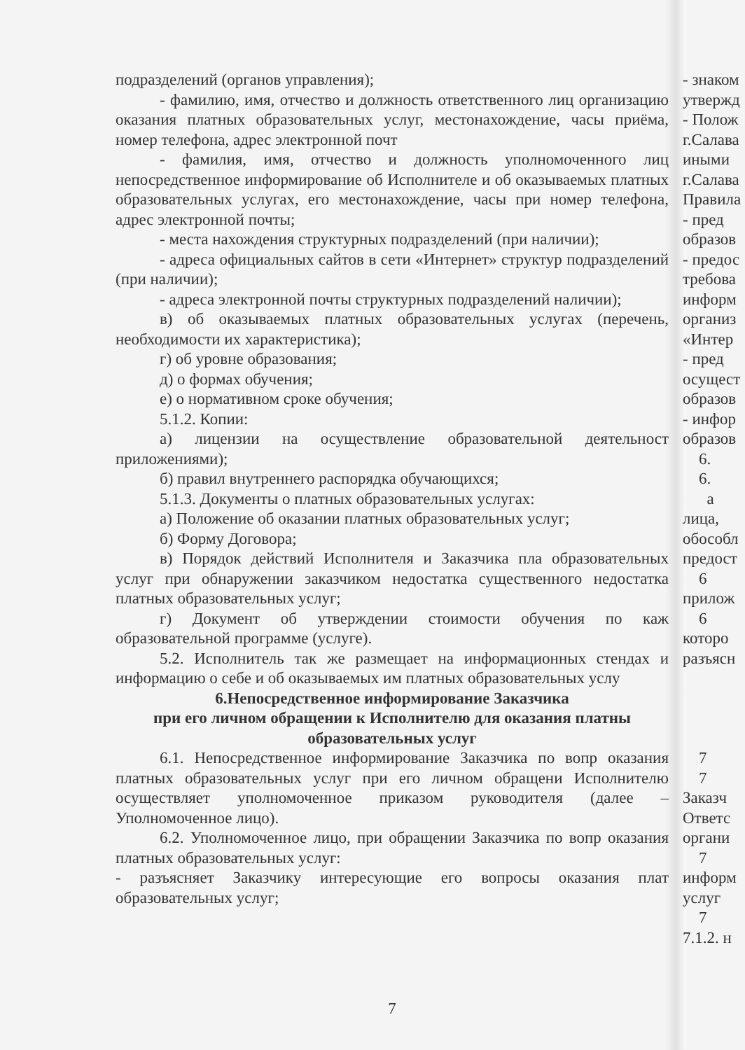подразделений (органов управления);
- фамилию, имя, отчество и должность ответственного лиц организацию оказания платных образовательных услуг, местонахождение, часы приёма, номер телефона, адрес электронной почт
- фамилия, имя, отчество и должность уполномоченного лиц непосредственное информирование об Исполнителе и об оказываемых платных образовательных услугах, его местонахождение, часы при номер телефона, адрес электронной почты;
- места нахождения структурных подразделений (при наличии);
- адреса официальных сайтов в сети «Интернет» структур подразделений (при наличии);
- адреса электронной почты структурных подразделений наличии);
в) об оказываемых платных образовательных услугах (перечень, необходимости их характеристика);
г) об уровне образования;
д) о формах обучения;
е) о нормативном сроке обучения;
5.1.2. Копии:
а) лицензии на осуществление образовательной деятельност приложениями);
б) правил внутреннего распорядка обучающихся;
5.1.3. Документы о платных образовательных услугах:
а) Положение об оказании платных образовательных услуг;
б) Форму Договора;
в) Порядок действий Исполнителя и Заказчика пла образовательных услуг при обнаружении заказчиком недостатка существенного недостатка платных образовательных услуг;
г) Документ об утверждении стоимости обучения по каж образовательной программе (услуге).
5.2. Исполнитель так же размещает на информационных стендах и информацию о себе и об оказываемых им платных образовательных услу
6.Непосредственное информирование Заказчика
при его личном обращении к Исполнителю для оказания платны
образовательных услуг
6.1. Непосредственное информирование Заказчика по вопр оказания платных образовательных услуг при его личном обращени Исполнителю осуществляет уполномоченное приказом руководителя (далее – Уполномоченное лицо).
6.2. Уполномоченное лицо, при обращении Заказчика по вопр оказания платных образовательных услуг:
- разъясняет Заказчику интересующие его вопросы оказания плат образовательных услуг;
7
- знаком
утвержд
- Полож
г.Салава
иными
г.Салава
Правила
- пред
образов
- предос
требова
информ
организ
«Интер
- пред
осущест
образов
- инфор
образов
6.
6.
а
лица,
обособл
предост
6
прилож
6
которо
разъясн
7
7
Заказч
Ответс
органи
7
информ
услуг
7
7.1.2. н